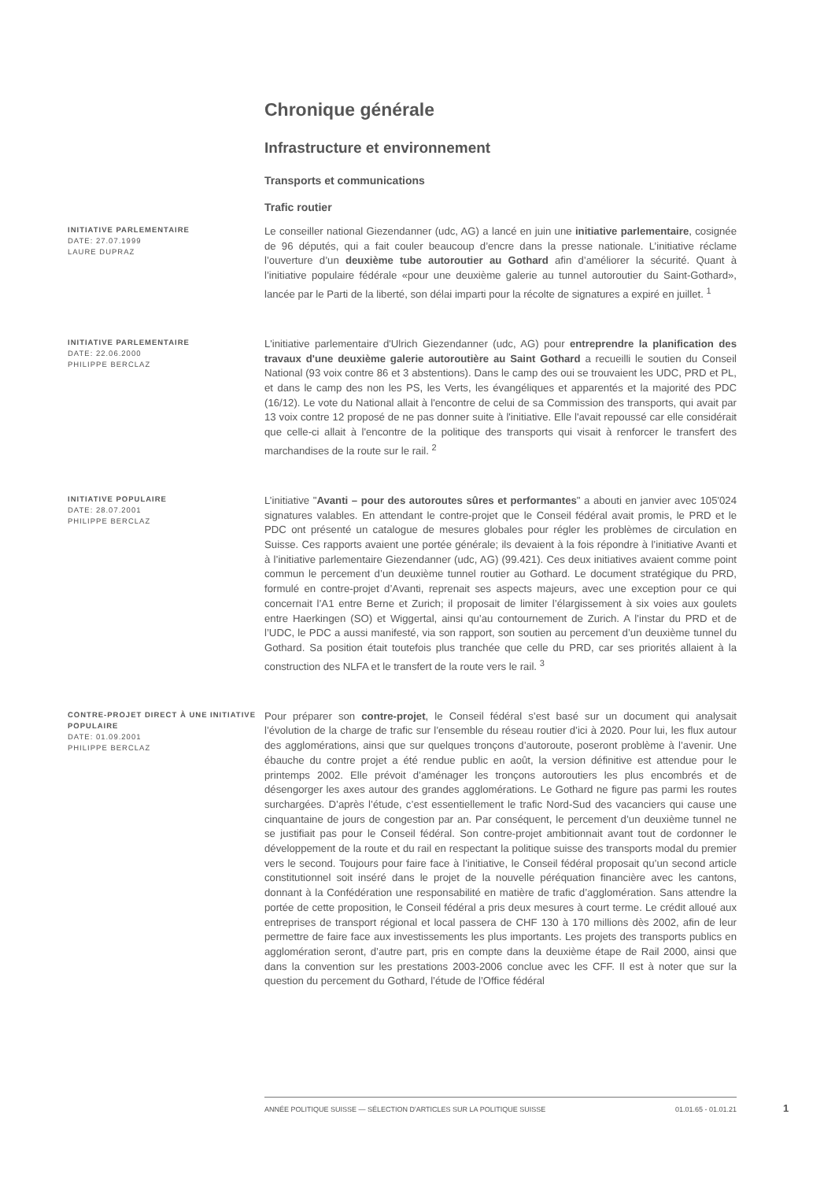Chronique générale
Infrastructure et environnement
Transports et communications
Trafic routier
INITIATIVE PARLEMENTAIRE
DATE: 27.07.1999
LAURE DUPRAZ
Le conseiller national Giezendanner (udc, AG) a lancé en juin une initiative parlementaire, cosignée de 96 députés, qui a fait couler beaucoup d’encre dans la presse nationale. L’initiative réclame l’ouverture d’un deuxième tube autoroutier au Gothard afin d’améliorer la sécurité. Quant à l’initiative populaire fédérale «pour une deuxième galerie au tunnel autoroutier du Saint-Gothard», lancée par le Parti de la liberté, son délai imparti pour la récolte de signatures a expiré en juillet. <sup>1</sup>
INITIATIVE PARLEMENTAIRE
DATE: 22.06.2000
PHILIPPE BERCLAZ
L'initiative parlementaire d'Ulrich Giezendanner (udc, AG) pour entreprendre la planification des travaux d'une deuxième galerie autoroutière au Saint Gothard a recueilli le soutien du Conseil National (93 voix contre 86 et 3 abstentions). Dans le camp des oui se trouvaient les UDC, PRD et PL, et dans le camp des non les PS, les Verts, les évangéliques et apparentés et la majorité des PDC (16/12). Le vote du National allait à l'encontre de celui de sa Commission des transports, qui avait par 13 voix contre 12 proposé de ne pas donner suite à l'initiative. Elle l'avait repoussé car elle considérait que celle-ci allait à l'encontre de la politique des transports qui visait à renforcer le transfert des marchandises de la route sur le rail. <sup>2</sup>
INITIATIVE POPULAIRE
DATE: 28.07.2001
PHILIPPE BERCLAZ
L’initiative "Avanti – pour des autoroutes sûres et performantes" a abouti en janvier avec 105'024 signatures valables. En attendant le contre-projet que le Conseil fédéral avait promis, le PRD et le PDC ont présenté un catalogue de mesures globales pour régler les problèmes de circulation en Suisse. Ces rapports avaient une portée générale; ils devaient à la fois répondre à l’initiative Avanti et à l’initiative parlementaire Giezendanner (udc, AG) (99.421). Ces deux initiatives avaient comme point commun le percement d’un deuxième tunnel routier au Gothard. Le document stratégique du PRD, formulé en contre-projet d’Avanti, reprenait ses aspects majeurs, avec une exception pour ce qui concernait l’A1 entre Berne et Zurich; il proposait de limiter l’élargissement à six voies aux goulets entre Haerkingen (SO) et Wiggertal, ainsi qu’au contournement de Zurich. A l’instar du PRD et de l’UDC, le PDC a aussi manifesté, via son rapport, son soutien au percement d’un deuxième tunnel du Gothard. Sa position était toutefois plus tranchée que celle du PRD, car ses priorités allaient à la construction des NLFA et le transfert de la route vers le rail. <sup>3</sup>
CONTRE-PROJET DIRECT À UNE INITIATIVE POPULAIRE
DATE: 01.09.2001
PHILIPPE BERCLAZ
Pour préparer son contre-projet, le Conseil fédéral s’est basé sur un document qui analysait l’évolution de la charge de trafic sur l’ensemble du réseau routier d’ici à 2020. Pour lui, les flux autour des agglomérations, ainsi que sur quelques tronçons d’autoroute, poseront problème à l’avenir. Une ébauche du contre projet a été rendue public en août, la version définitive est attendue pour le printemps 2002. Elle prévoit d’aménager les tronçons autoroutiers les plus encombrés et de désengorger les axes autour des grandes agglomérations. Le Gothard ne figure pas parmi les routes surchargées. D’après l’étude, c’est essentiellement le trafic Nord-Sud des vacanciers qui cause une cinquantaine de jours de congestion par an. Par conséquent, le percement d’un deuxième tunnel ne se justifiait pas pour le Conseil fédéral. Son contre-projet ambitionnait avant tout de cordonner le développement de la route et du rail en respectant la politique suisse des transports modal du premier vers le second. Toujours pour faire face à l’initiative, le Conseil fédéral proposait qu’un second article constitutionnel soit inséré dans le projet de la nouvelle péréquation financière avec les cantons, donnant à la Confédération une responsabilité en matière de trafic d’agglomération. Sans attendre la portée de cette proposition, le Conseil fédéral a pris deux mesures à court terme. Le crédit alloué aux entreprises de transport régional et local passera de CHF 130 à 170 millions dès 2002, afin de leur permettre de faire face aux investissements les plus importants. Les projets des transports publics en agglomération seront, d’autre part, pris en compte dans la deuxième étape de Rail 2000, ainsi que dans la convention sur les prestations 2003-2006 conclue avec les CFF. Il est à noter que sur la question du percement du Gothard, l’étude de l’Office fédéral
ANNÉE POLITIQUE SUISSE — SÉLECTION D'ARTICLES SUR LA POLITIQUE SUISSE 01.01.65 - 01.01.21
1